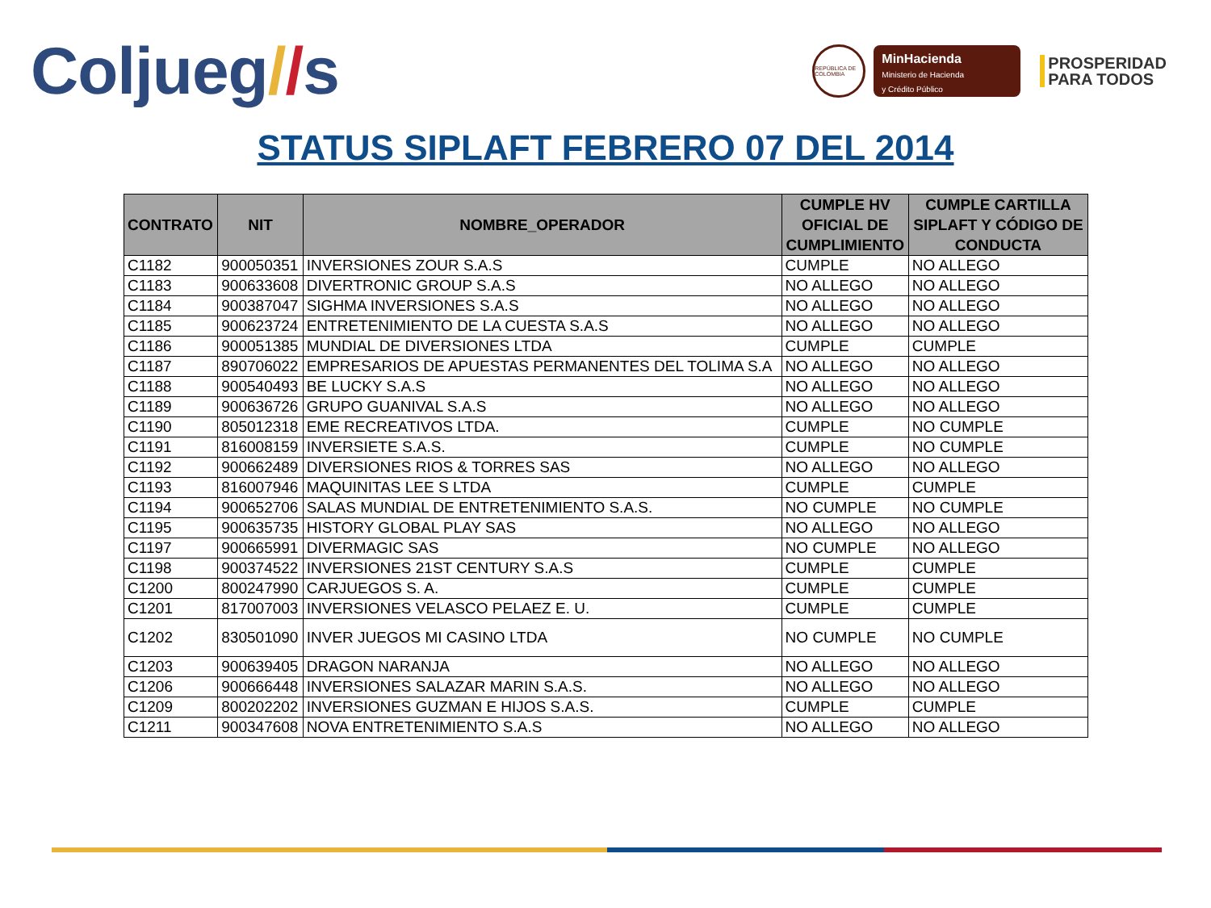Coljueg//s
REPÚBLICA DE COLOMBIA
MinHacienda
Ministerio de Hacienda
y Crédito Público
PROSPERIDAD
PARA TODOS
STATUS SIPLAFT FEBRERO 07 DEL 2014
| CONTRATO | NIT | NOMBRE_OPERADOR | CUMPLE HV OFICIAL DE CUMPLIMIENTO | CUMPLE CARTILLA SIPLAFT Y CÓDIGO DE CONDUCTA |
| --- | --- | --- | --- | --- |
| C1182 | 900050351 | INVERSIONES ZOUR S.A.S | CUMPLE | NO ALLEGO |
| C1183 | 900633608 | DIVERTRONIC GROUP S.A.S | NO ALLEGO | NO ALLEGO |
| C1184 | 900387047 | SIGHMA INVERSIONES S.A.S | NO ALLEGO | NO ALLEGO |
| C1185 | 900623724 | ENTRETENIMIENTO DE LA CUESTA S.A.S | NO ALLEGO | NO ALLEGO |
| C1186 | 900051385 | MUNDIAL DE DIVERSIONES LTDA | CUMPLE | CUMPLE |
| C1187 | 890706022 | EMPRESARIOS DE APUESTAS PERMANENTES DEL TOLIMA S.A | NO ALLEGO | NO ALLEGO |
| C1188 | 900540493 | BE LUCKY S.A.S | NO ALLEGO | NO ALLEGO |
| C1189 | 900636726 | GRUPO GUANIVAL S.A.S | NO ALLEGO | NO ALLEGO |
| C1190 | 805012318 | EME RECREATIVOS LTDA. | CUMPLE | NO CUMPLE |
| C1191 | 816008159 | INVERSIETE S.A.S. | CUMPLE | NO CUMPLE |
| C1192 | 900662489 | DIVERSIONES RIOS & TORRES SAS | NO ALLEGO | NO ALLEGO |
| C1193 | 816007946 | MAQUINITAS LEE S LTDA | CUMPLE | CUMPLE |
| C1194 | 900652706 | SALAS MUNDIAL DE ENTRETENIMIENTO S.A.S. | NO CUMPLE | NO CUMPLE |
| C1195 | 900635735 | HISTORY GLOBAL PLAY SAS | NO ALLEGO | NO ALLEGO |
| C1197 | 900665991 | DIVERMAGIC SAS | NO CUMPLE | NO ALLEGO |
| C1198 | 900374522 | INVERSIONES 21ST CENTURY S.A.S | CUMPLE | CUMPLE |
| C1200 | 800247990 | CARJUEGOS S. A. | CUMPLE | CUMPLE |
| C1201 | 817007003 | INVERSIONES VELASCO PELAEZ E. U. | CUMPLE | CUMPLE |
| C1202 | 830501090 | INVER JUEGOS MI CASINO LTDA | NO CUMPLE | NO CUMPLE |
| C1203 | 900639405 | DRAGON NARANJA | NO ALLEGO | NO ALLEGO |
| C1206 | 900666448 | INVERSIONES SALAZAR MARIN S.A.S. | NO ALLEGO | NO ALLEGO |
| C1209 | 800202202 | INVERSIONES GUZMAN E HIJOS S.A.S. | CUMPLE | CUMPLE |
| C1211 | 900347608 | NOVA ENTRETENIMIENTO S.A.S | NO ALLEGO | NO ALLEGO |